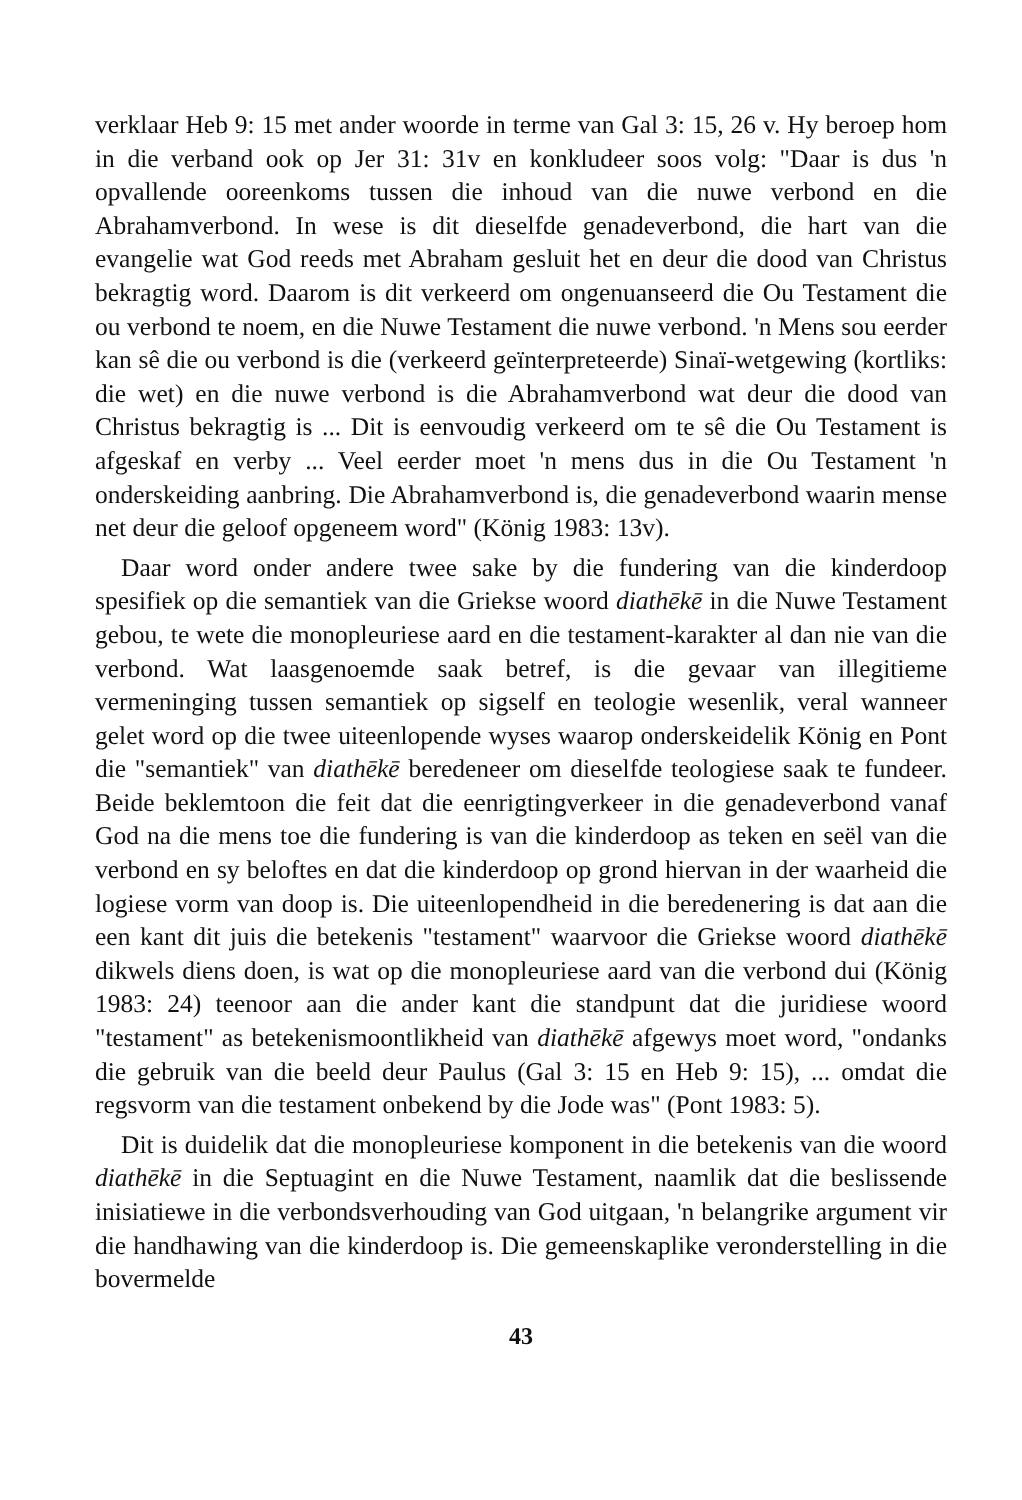verklaar Heb 9: 15 met ander woorde in terme van Gal 3: 15, 26 v. Hy beroep hom in die verband ook op Jer 31: 31v en konkludeer soos volg: "Daar is dus 'n opvallende ooreenkoms tussen die inhoud van die nuwe verbond en die Abrahamverbond. In wese is dit dieselfde genadeverbond, die hart van die evangelie wat God reeds met Abraham gesluit het en deur die dood van Christus bekragtig word. Daarom is dit verkeerd om ongenuanseerd die Ou Testament die ou verbond te noem, en die Nuwe Testament die nuwe verbond. 'n Mens sou eerder kan sê die ou verbond is die (verkeerd geïnterpreteerde) Sinaï-wetgewing (kortliks: die wet) en die nuwe verbond is die Abrahamverbond wat deur die dood van Christus bekragtig is ... Dit is eenvoudig verkeerd om te sê die Ou Testament is afgeskaf en verby ... Veel eerder moet 'n mens dus in die Ou Testament 'n onderskeiding aanbring. Die Abrahamverbond is, die genadeverbond waarin mense net deur die geloof opgeneem word" (König 1983: 13v).
Daar word onder andere twee sake by die fundering van die kinderdoop spesifiek op die semantiek van die Griekse woord diathēkē in die Nuwe Testament gebou, te wete die monopleuriese aard en die testament-karakter al dan nie van die verbond. Wat laasgenoemde saak betref, is die gevaar van illegitieme vermeninging tussen semantiek op sigself en teologie wesenlik, veral wanneer gelet word op die twee uiteenlopende wyses waarop onderskeidelik König en Pont die "semantiek" van diathēkē beredeneer om dieselfde teologiese saak te fundeer. Beide beklemtoon die feit dat die eenrigtingverkeer in die genadeverbond vanaf God na die mens toe die fundering is van die kinderdoop as teken en seël van die verbond en sy beloftes en dat die kinderdoop op grond hiervan in der waarheid die logiese vorm van doop is. Die uiteenlopendheid in die beredenering is dat aan die een kant dit juis die betekenis "testament" waarvoor die Griekse woord diathēkē dikwels diens doen, is wat op die monopleuriese aard van die verbond dui (König 1983: 24) teenoor aan die ander kant die standpunt dat die juridiese woord "testament" as betekenismoontlikheid van diathēkē afgewys moet word, "ondanks die gebruik van die beeld deur Paulus (Gal 3: 15 en Heb 9: 15), ... omdat die regsvorm van die testament onbekend by die Jode was" (Pont 1983: 5).
Dit is duidelik dat die monopleuriese komponent in die betekenis van die woord diathēkē in die Septuagint en die Nuwe Testament, naamlik dat die beslissende inisiatiewe in die verbondsverhouding van God uitgaan, 'n belangrike argument vir die handhawing van die kinderdoop is. Die gemeenskaplike veronderstelling in die bovermelde
43